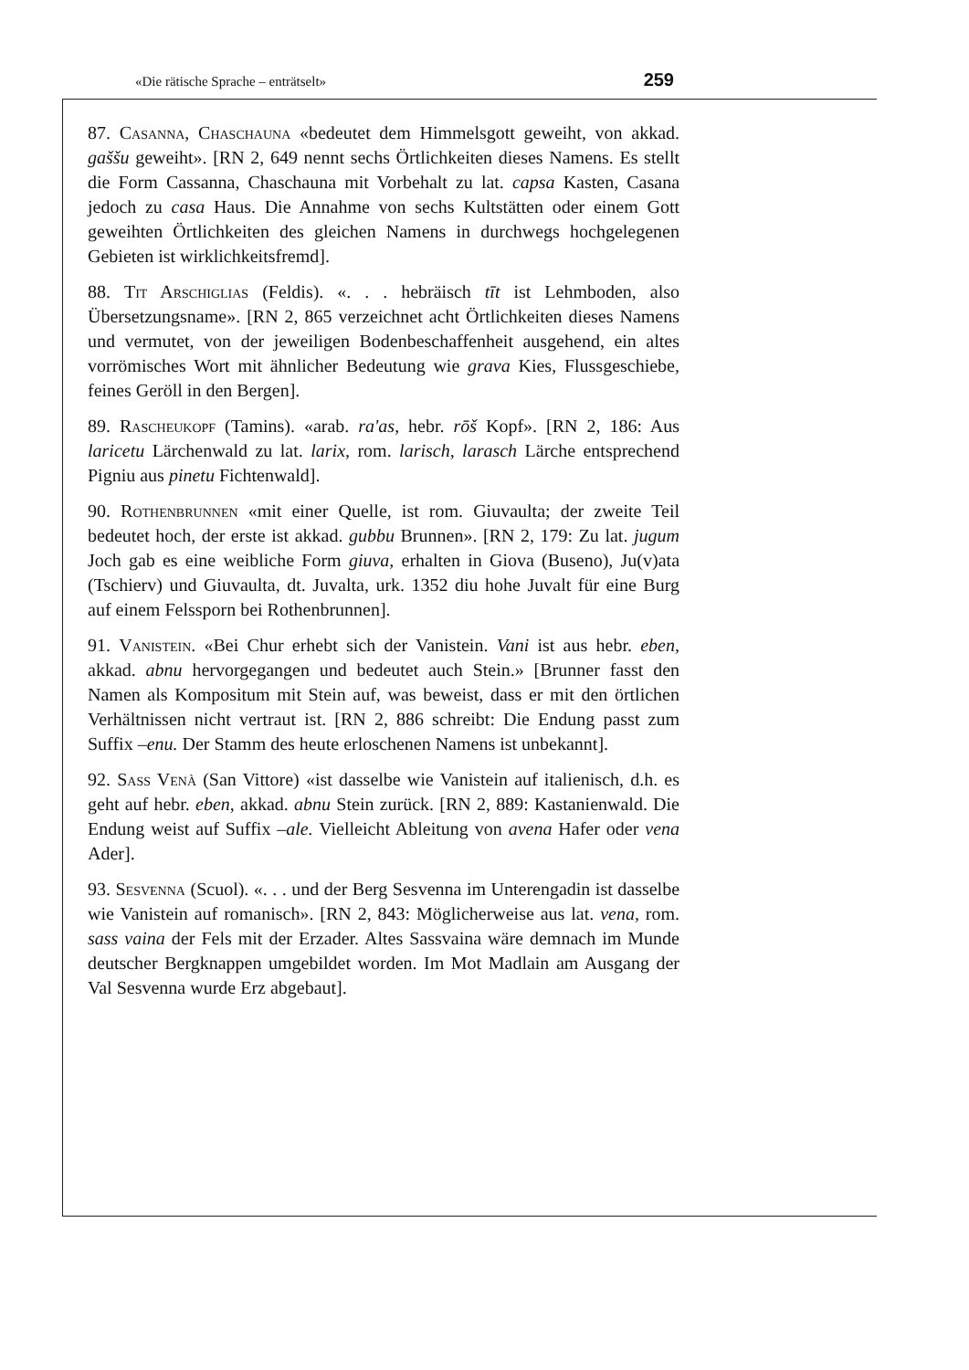«Die rätische Sprache – enträtselt» 259
87. Casanna, Chaschauna «bedeutet dem Himmelsgott geweiht, von akkad. gaššu geweiht». [RN 2, 649 nennt sechs Örtlichkeiten dieses Namens. Es stellt die Form Cassanna, Chaschauna mit Vorbehalt zu lat. capsa Kasten, Casana jedoch zu casa Haus. Die Annahme von sechs Kultstätten oder einem Gott geweihten Örtlichkeiten des gleichen Namens in durchwegs hochgelegenen Gebieten ist wirklichkeitsfremd].
88. Tit Arschiglias (Feldis). «. . . hebräisch tīt ist Lehmboden, also Übersetzungsname». [RN 2, 865 verzeichnet acht Örtlichkeiten dieses Namens und vermutet, von der jeweiligen Bodenbeschaffenheit ausgehend, ein altes vorrömisches Wort mit ähnlicher Bedeutung wie grava Kies, Flussgeschiebe, feines Geröll in den Bergen].
89. Rascheukopf (Tamins). «arab. ra'as, hebr. rōš Kopf». [RN 2, 186: Aus laricetu Lärchenwald zu lat. larix, rom. larisch, larasch Lärche entsprechend Pigniu aus pinetu Fichtenwald].
90. Rothenbrunnen «mit einer Quelle, ist rom. Giuvaulta; der zweite Teil bedeutet hoch, der erste ist akkad. gubbu Brunnen». [RN 2, 179: Zu lat. jugum Joch gab es eine weibliche Form giuva, erhalten in Giova (Buseno), Ju(v)ata (Tschierv) und Giuvaulta, dt. Juvalta, urk. 1352 diu hohe Juvalt für eine Burg auf einem Felssporn bei Rothenbrunnen].
91. Vanistein. «Bei Chur erhebt sich der Vanistein. Vani ist aus hebr. eben, akkad. abnu hervorgegangen und bedeutet auch Stein.» [Brunner fasst den Namen als Kompositum mit Stein auf, was beweist, dass er mit den örtlichen Verhältnissen nicht vertraut ist. [RN 2, 886 schreibt: Die Endung passt zum Suffix –enu. Der Stamm des heute erloschenen Namens ist unbekannt].
92. Sass Venà (San Vittore) «ist dasselbe wie Vanistein auf italienisch, d.h. es geht auf hebr. eben, akkad. abnu Stein zurück. [RN 2, 889: Kastanienwald. Die Endung weist auf Suffix –ale. Vielleicht Ableitung von avena Hafer oder vena Ader].
93. Sesvenna (Scuol). «. . . und der Berg Sesvenna im Unterengadin ist dasselbe wie Vanistein auf romanisch». [RN 2, 843: Möglicherweise aus lat. vena, rom. sass vaina der Fels mit der Erzader. Altes Sassvaina wäre demnach im Munde deutscher Bergknappen umgebildet worden. Im Mot Madlain am Ausgang der Val Sesvenna wurde Erz abgebaut].